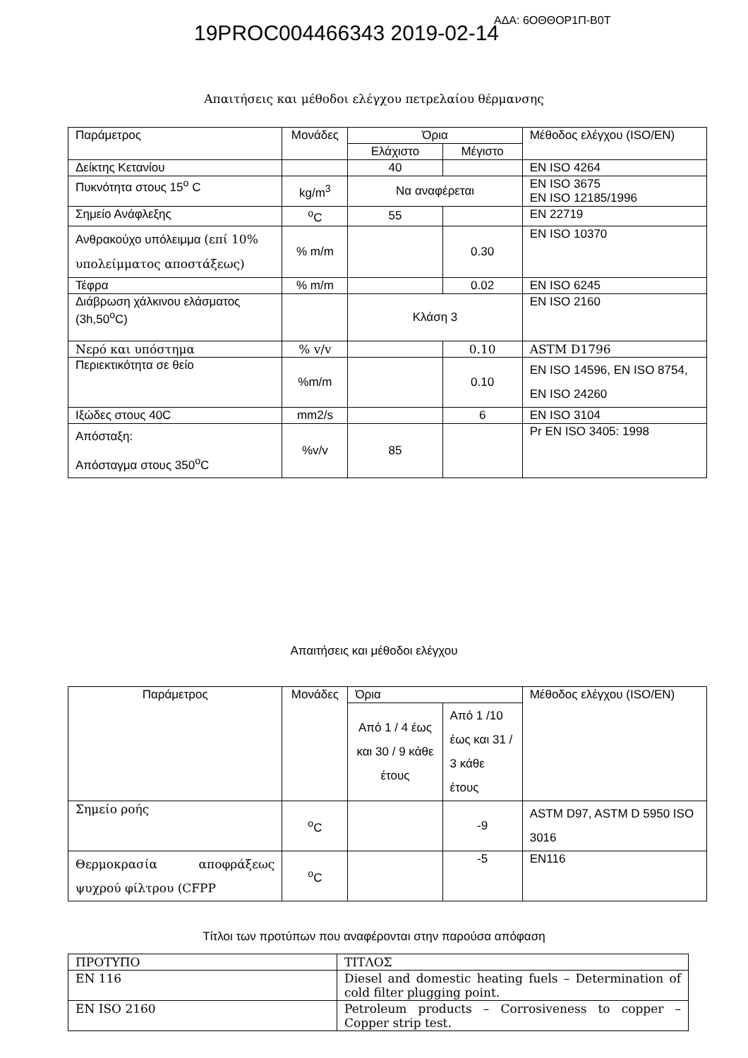19PROC004466343 2019-02-14
ΑΔΑ: 6ΟΘΘΟΡ1Π-Β0Τ
Απαιτήσεις και μέθοδοι ελέγχου πετρελαίου θέρμανσης
| Παράμετρος | Μονάδες | Όρια | | Μέθοδος ελέγχου (ISO/EN) |
| --- | --- | --- | --- | --- |
| | | Ελάχιστο | Μέγιστο | |
| Δείκτης Κετανίου | | 40 | | EN ISO 4264 |
| Πυκνότητα στους 15<sup>ο</sup> C | kg/m<sup>3</sup> | Να αναφέρεται | | EN ISO 3675 EN ISO 12185/1996 |
| Σημείο Ανάφλεξης | <sup>ο</sup>C | 55 | | EN 22719 |
| Ανθρακούχο υπόλειμμα (επί 10% υπολείμματος αποστάξεως) | % m/m | | 0.30 | EN ISO 10370 |
| Τέφρα | % m/m | | 0.02 | EN ISO 6245 |
| Διάβρωση χάλκινου ελάσματος (3h,50<sup>ο</sup>C) | | Κλάση 3 | | EN ISO 2160 |
| Νερό και υπόστημα | % v/v | | 0.10 | ASTM D1796 |
| Περιεκτικότητα σε θείο | %m/m | | 0.10 | EN ISO 14596, EN ISO 8754, EN ISO 24260 |
| Ιξώδες στους 40C | mm2/s | | 6 | EN ISO 3104 |
| Απόσταξη: Απόσταγμα στους 350<sup>ο</sup>C | %v/v | 85 | | Pr EN ISO 3405: 1998 |
Απαιτήσεις και μέθοδοι ελέγχου
| Παράμετρος | Μονάδες | Όρια | | Μέθοδος ελέγχου (ISO/EN) |
| --- | --- | --- | --- | --- |
| | | Από 1 / 4 έως και 30 / 9 κάθε έτους | Από 1 /10 έως και 31 / 3 κάθε έτους | |
| Σημείο ροής | <sup>ο</sup>C | | -9 | ASTM D97, ASTM D 5950 ISO 3016 |
| Θερμοκρασία αποφράξεως ψυχρού φίλτρου (CFPP | <sup>ο</sup>C | | -5 | EN116 |
Τίτλοι των προτύπων που αναφέρονται στην παρούσα απόφαση
| ΠΡΟΤΥΠΟ | ΤΙΤΛΟΣ |
| EN 116 | Diesel and domestic heating fuels – Determination of cold filter plugging point. |
| EN ISO 2160 | Petroleum products – Corrosiveness to copper – Copper strip test. |